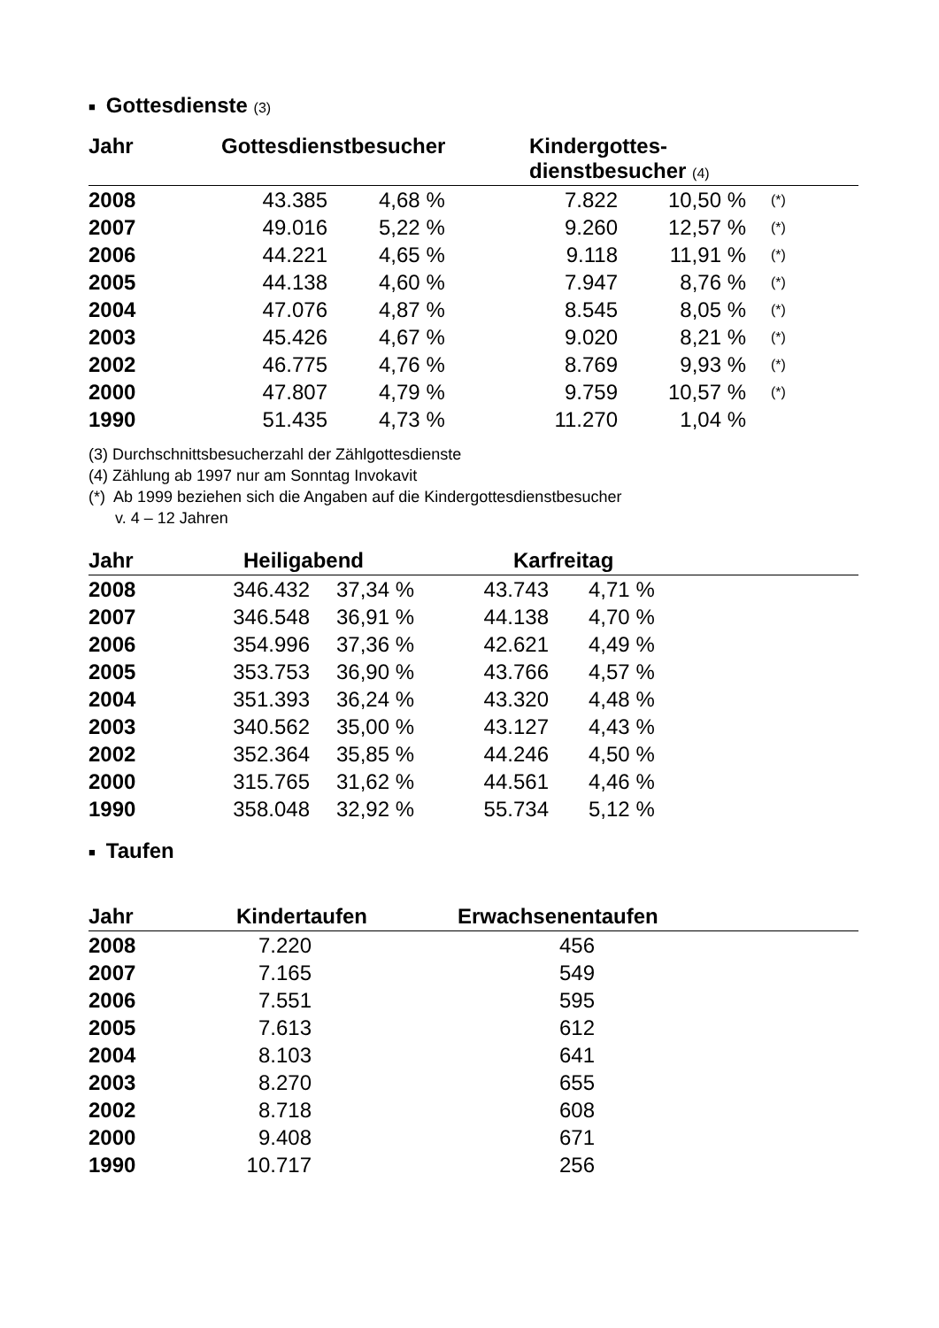■ Gottesdienste (3)
| Jahr | Gottesdienstbesucher | | Kindergottes- dienstbesucher (4) | | |
| --- | --- | --- | --- | --- | --- |
| 2008 | 43.385 | 4,68 % | 7.822 | 10,50 % | (*) |
| 2007 | 49.016 | 5,22 % | 9.260 | 12,57 % | (*) |
| 2006 | 44.221 | 4,65 % | 9.118 | 11,91 % | (*) |
| 2005 | 44.138 | 4,60 % | 7.947 | 8,76 % | (*) |
| 2004 | 47.076 | 4,87 % | 8.545 | 8,05 % | (*) |
| 2003 | 45.426 | 4,67 % | 9.020 | 8,21 % | (*) |
| 2002 | 46.775 | 4,76 % | 8.769 | 9,93 % | (*) |
| 2000 | 47.807 | 4,79 % | 9.759 | 10,57 % | (*) |
| 1990 | 51.435 | 4,73 % | 11.270 | 1,04 % | |
(3) Durchschnittsbesucherzahl der Zählgottesdienste
(4) Zählung ab 1997 nur am Sonntag Invokavit
(*) Ab 1999 beziehen sich die Angaben auf die Kindergottesdienstbesucher
v. 4 – 12 Jahren
| Jahr | Heiligabend | | Karfreitag | |
| --- | --- | --- | --- | --- |
| 2008 | 346.432 | 37,34 % | 43.743 | 4,71 % |
| 2007 | 346.548 | 36,91 % | 44.138 | 4,70 % |
| 2006 | 354.996 | 37,36 % | 42.621 | 4,49 % |
| 2005 | 353.753 | 36,90 % | 43.766 | 4,57 % |
| 2004 | 351.393 | 36,24 % | 43.320 | 4,48 % |
| 2003 | 340.562 | 35,00 % | 43.127 | 4,43 % |
| 2002 | 352.364 | 35,85 % | 44.246 | 4,50 % |
| 2000 | 315.765 | 31,62 % | 44.561 | 4,46 % |
| 1990 | 358.048 | 32,92 % | 55.734 | 5,12 % |
■ Taufen
| Jahr | Kindertaufen | Erwachsenentaufen |
| --- | --- | --- |
| 2008 | 7.220 | 456 |
| 2007 | 7.165 | 549 |
| 2006 | 7.551 | 595 |
| 2005 | 7.613 | 612 |
| 2004 | 8.103 | 641 |
| 2003 | 8.270 | 655 |
| 2002 | 8.718 | 608 |
| 2000 | 9.408 | 671 |
| 1990 | 10.717 | 256 |